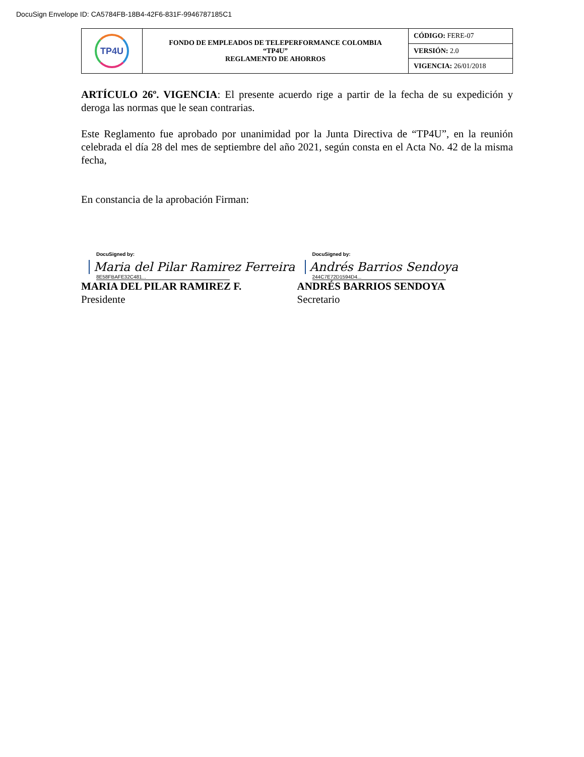DocuSign Envelope ID: CA5784FB-18B4-42F6-831F-9946787185C1
| TP4U | FONDO DE EMPLEADOS DE TELEPERFORMANCE COLOMBIA “TP4U” REGLAMENTO DE AHORROS | CÓDIGO: FERE-07 |
| | | VERSIÓN: 2.0 |
| | | VIGENCIA: 26/01/2018 |
ARTÍCULO 26º. VIGENCIA: El presente acuerdo rige a partir de la fecha de su expedición y deroga las normas que le sean contrarias.
Este Reglamento fue aprobado por unanimidad por la Junta Directiva de “TP4U”, en la reunión celebrada el día 28 del mes de septiembre del año 2021, según consta en el Acta No. 42 de la misma fecha,
En constancia de la aprobación Firman:
DocuSigned by:
Maria del Pilar Ramirez Ferreira
8E58FBAFE32C481...
MARIA DEL PILAR RAMIREZ F.
Presidente
DocuSigned by:
Andrés Barrios Sendoya
244C7E72D1594D4...
ANDRÉS BARRIOS SENDOYA
Secretario